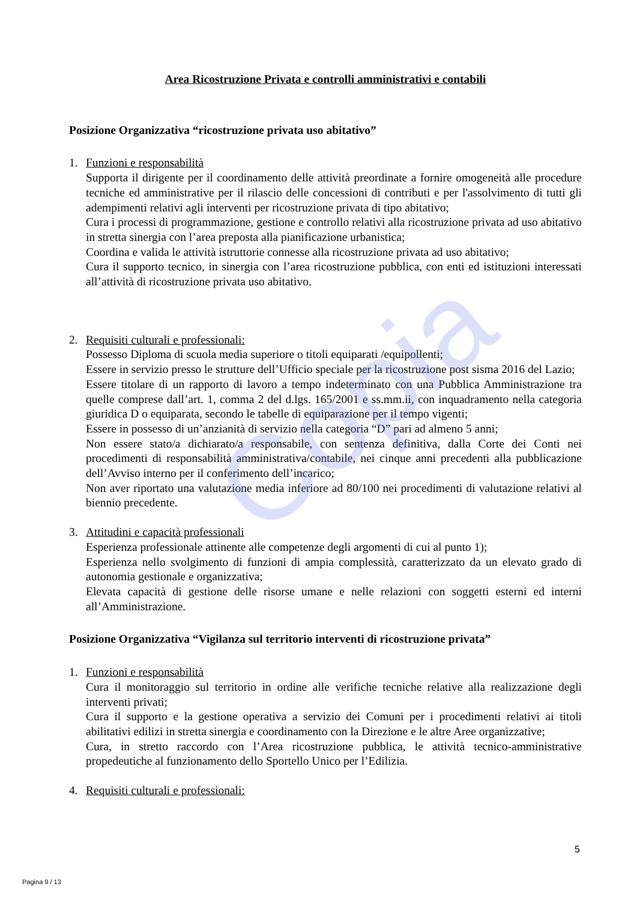Copia
Area Ricostruzione Privata e controlli amministrativi e contabili
Posizione Organizzativa “ricostruzione privata uso abitativo”
1. Funzioni e responsabilità
Supporta il dirigente per il coordinamento delle attività preordinate a fornire omogeneità alle procedure tecniche ed amministrative per il rilascio delle concessioni di contributi e per l'assolvimento di tutti gli adempimenti relativi agli interventi per ricostruzione privata di tipo abitativo;
Cura i processi di programmazione, gestione e controllo relativi alla ricostruzione privata ad uso abitativo in stretta sinergia con l’area preposta alla pianificazione urbanistica;
Coordina e valida le attività istruttorie connesse alla ricostruzione privata ad uso abitativo;
Cura il supporto tecnico, in sinergia con l’area ricostruzione pubblica, con enti ed istituzioni interessati all’attività di ricostruzione privata uso abitativo.
2. Requisiti culturali e professionali:
Possesso Diploma di scuola media superiore o titoli equiparati /equipollenti;
Essere in servizio presso le strutture dell’Ufficio speciale per la ricostruzione post sisma 2016 del Lazio;
Essere titolare di un rapporto di lavoro a tempo indeterminato con una Pubblica Amministrazione tra quelle comprese dall’art. 1, comma 2 del d.lgs. 165/2001 e ss.mm.ii, con inquadramento nella categoria giuridica D o equiparata, secondo le tabelle di equiparazione per il tempo vigenti;
Essere in possesso di un’anzianità di servizio nella categoria “D” pari ad almeno 5 anni;
Non essere stato/a dichiarato/a responsabile, con sentenza definitiva, dalla Corte dei Conti nei procedimenti di responsabilità amministrativa/contabile, nei cinque anni precedenti alla pubblicazione dell’Avviso interno per il conferimento dell’incarico;
Non aver riportato una valutazione media inferiore ad 80/100 nei procedimenti di valutazione relativi al biennio precedente.
3. Attitudini e capacità professionali
Esperienza professionale attinente alle competenze degli argomenti di cui al punto 1);
Esperienza nello svolgimento di funzioni di ampia complessità, caratterizzato da un elevato grado di autonomia gestionale e organizzativa;
Elevata capacità di gestione delle risorse umane e nelle relazioni con soggetti esterni ed interni all’Amministrazione.
Posizione Organizzativa “Vigilanza sul territorio interventi di ricostruzione privata”
1. Funzioni e responsabilità
Cura il monitoraggio sul territorio in ordine alle verifiche tecniche relative alla realizzazione degli interventi privati;
Cura il supporto e la gestione operativa a servizio dei Comuni per i procedimenti relativi ai titoli abilitativi edilizi in stretta sinergia e coordinamento con la Direzione e le altre Aree organizzative;
Cura, in stretto raccordo con l’Area ricostruzione pubblica, le attività tecnico-amministrative propedeutiche al funzionamento dello Sportello Unico per l’Edilizia.
4. Requisiti culturali e professionali:
5
Pagina 9 / 13